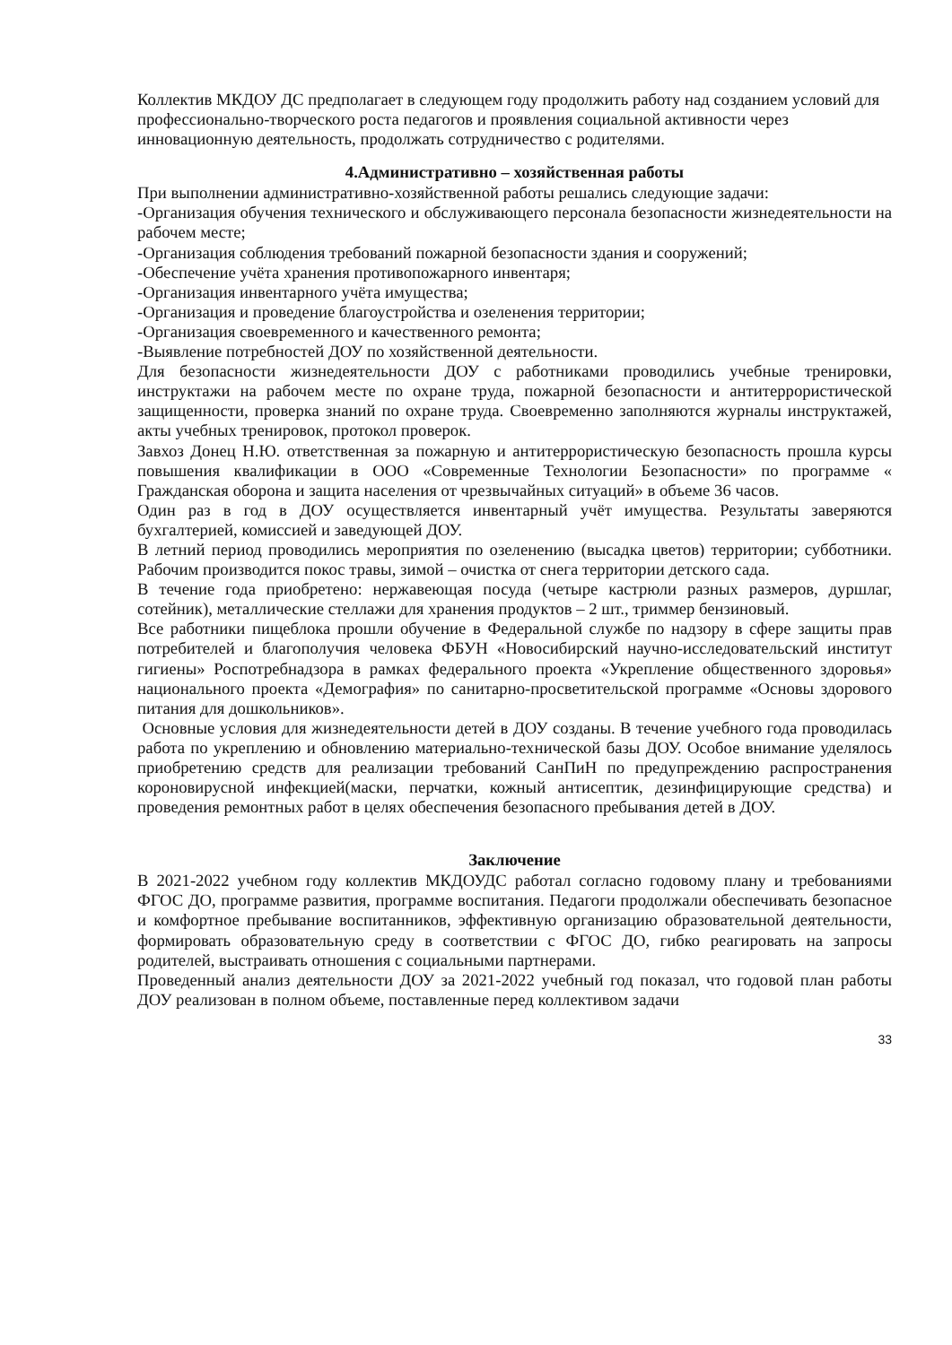Коллектив МКДОУ ДС предполагает в следующем году продолжить работу над созданием условий для профессионально-творческого роста педагогов и проявления социальной активности через инновационную деятельность, продолжать сотрудничество с родителями.
4.Административно – хозяйственная работы
При выполнении административно-хозяйственной работы решались следующие задачи:
-Организация обучения технического и обслуживающего персонала безопасности жизнедеятельности на рабочем месте;
-Организация соблюдения требований пожарной безопасности здания и сооружений;
-Обеспечение учёта хранения противопожарного инвентаря;
-Организация инвентарного учёта имущества;
-Организация и проведение благоустройства и озеленения территории;
-Организация своевременного и качественного ремонта;
-Выявление потребностей ДОУ по хозяйственной деятельности.
Для безопасности жизнедеятельности ДОУ с работниками проводились учебные тренировки, инструктажи на рабочем месте по охране труда, пожарной безопасности и антитеррористической защищенности, проверка знаний по охране труда. Своевременно заполняются журналы инструктажей, акты учебных тренировок, протокол проверок.
Завхоз Донец Н.Ю. ответственная за пожарную и антитеррористическую безопасность прошла курсы повышения квалификации в ООО «Современные Технологии Безопасности» по программе « Гражданская оборона и защита населения от чрезвычайных ситуаций» в объеме 36 часов.
Один раз в год в ДОУ осуществляется инвентарный учёт имущества. Результаты заверяются бухгалтерией, комиссией и заведующей ДОУ.
В летний период проводились мероприятия по озеленению (высадка цветов) территории; субботники. Рабочим производится покос травы, зимой – очистка от снега территории детского сада.
В течение года приобретено: нержавеющая посуда (четыре кастрюли разных размеров, дуршлаг, сотейник), металлические стеллажи для хранения продуктов – 2 шт., триммер бензиновый.
Все работники пищеблока прошли обучение в Федеральной службе по надзору в сфере защиты прав потребителей и благополучия человека ФБУН «Новосибирский научно-исследовательский институт гигиены» Роспотребнадзора в рамках федерального проекта «Укрепление общественного здоровья» национального проекта «Демография» по санитарно-просветительской программе «Основы здорового питания для дошкольников».
Основные условия для жизнедеятельности детей в ДОУ созданы. В течение учебного года проводилась работа по укреплению и обновлению материально-технической базы ДОУ. Особое внимание уделялось приобретению средств для реализации требований СанПиН по предупреждению распространения короновирусной инфекцией(маски, перчатки, кожный антисептик, дезинфицирующие средства) и проведения ремонтных работ в целях обеспечения безопасного пребывания детей в ДОУ.
Заключение
В 2021-2022 учебном году коллектив МКДОУДС работал согласно годовому плану и требованиями ФГОС ДО, программе развития, программе воспитания. Педагоги продолжали обеспечивать безопасное и комфортное пребывание воспитанников, эффективную организацию образовательной деятельности, формировать образовательную среду в соответствии с ФГОС ДО, гибко реагировать на запросы родителей, выстраивать отношения с социальными партнерами.
Проведенный анализ деятельности ДОУ за 2021-2022 учебный год показал, что годовой план работы ДОУ реализован в полном объеме, поставленные перед коллективом задачи
33